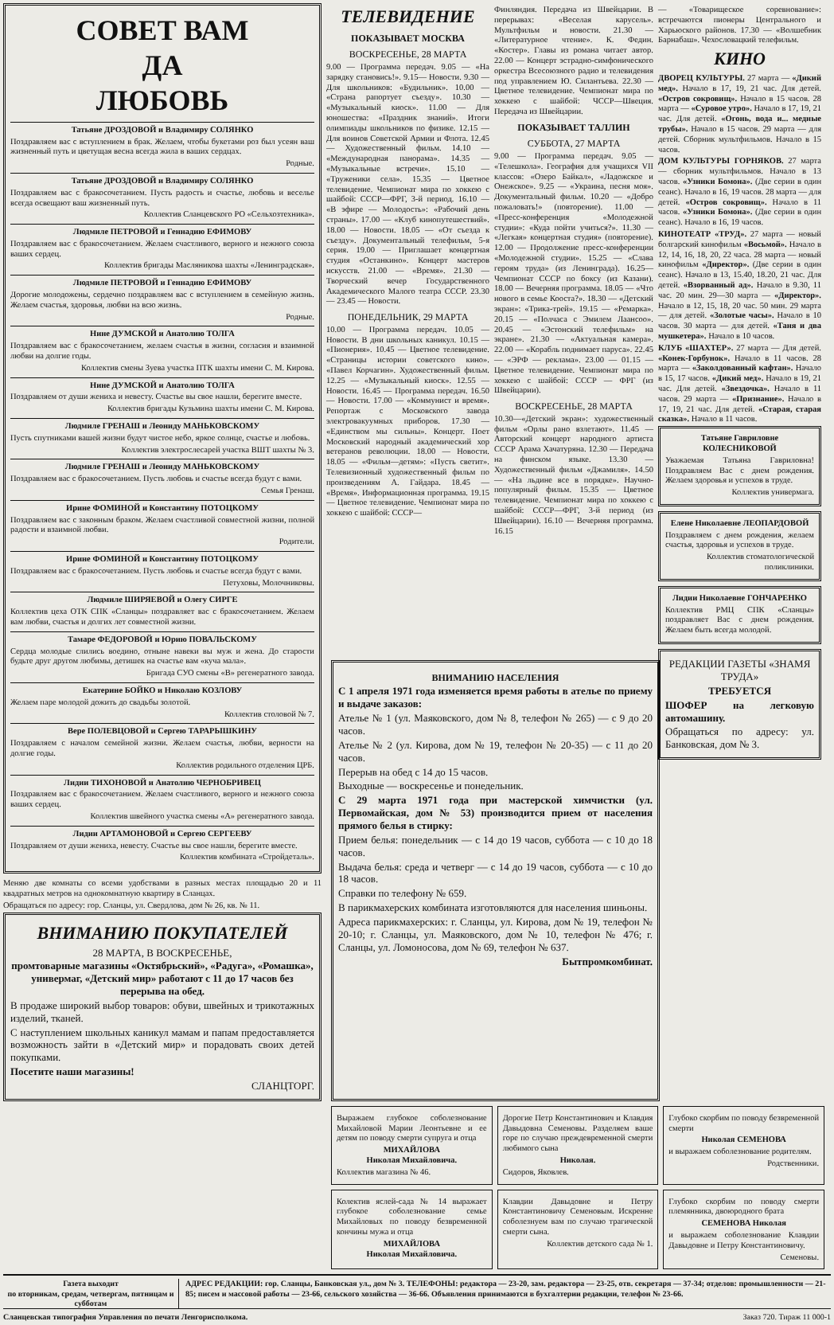СОВЕТ ВАМ
ДА
ЛЮБОВЬ
Татьяне ДРОЗДОВОЙ и Владимиру СОЛЯНКО
Поздравляем вас с вступлением в брак. Желаем, чтобы букетами роз был усеян ваш жизненный путь и цветущая весна всегда жила в ваших сердцах.
Родные.
Татьяне ДРОЗДОВОЙ и Владимиру СОЛЯНКО
Поздравляем вас с бракосочетанием. Пусть радость и счастье, любовь и веселье всегда освещают ваш жизненный путь.
Коллектив Сланцевского РО «Сельхозтехника».
Людмиле ПЕТРОВОЙ и Геннадию ЕФИМОВУ
Поздравляем вас с бракосочетанием. Желаем счастливого, верного и нежного союза ваших сердец.
Коллектив бригады Масляникова шахты «Ленинградская».
Людмиле ПЕТРОВОЙ и Геннадию ЕФИМОВУ
Дорогие молодожены, сердечно поздравляем вас с вступлением в семейную жизнь. Желаем счастья, здоровья, любви на всю жизнь.
Родные.
Нине ДУМСКОЙ и Анатолию ТОЛГА
Поздравляем вас с бракосочетанием, желаем счастья в жизни, согласия и взаимной любви на долгие годы.
Коллектив смены Зуева участка ПТК шахты имени С. М. Кирова.
Нине ДУМСКОЙ и Анатолию ТОЛГА
Поздравляем от души жениха и невесту. Счастье вы свое нашли, берегите вместе.
Коллектив бригады Кузьмина шахты имени С. М. Кирова.
Людмиле ГРЕНАШ и Леониду МАНЬКОВСКОМУ
Пусть спутниками вашей жизни будут чистое небо, яркое солнце, счастье и любовь.
Коллектив электрослесарей участка ВШТ шахты № 3.
Людмиле ГРЕНАШ и Леониду МАНЬКОВСКОМУ
Поздравляем вас с бракосочетанием. Пусть любовь и счастье всегда будут с вами.
Семья Гренаш.
Ирине ФОМИНОЙ и Константину ПОТОЦКОМУ
Поздравляем вас с законным браком. Желаем счастливой совместной жизни, полной радости и взаимной любви.
Родители.
Ирине ФОМИНОЙ и Константину ПОТОЦКОМУ
Поздравляем вас с бракосочетанием. Пусть любовь и счастье всегда будут с вами.
Петуховы, Молочниковы.
Людмиле ШИРЯЕВОЙ и Олегу СИРГЕ
Коллектив цеха ОТК СПК «Сланцы» поздравляет вас с бракосочетанием. Желаем вам любви, счастья и долгих лет совместной жизни.
Тамаре ФЕДОРОВОЙ и Юрию ПОВАЛЬСКОМУ
Сердца молодые слились воедино, отныне навеки вы муж и жена. До старости будьте друг другом любимы, детишек на счастье вам «куча мала».
Бригада СУО смены «В» регенератного завода.
Екатерине БОЙКО и Николаю КОЗЛОВУ
Желаем паре молодой дожить до свадьбы золотой.
Коллектив столовой № 7.
Вере ПОЛЕВЦОВОЙ и Сергею ТАРАРЫШКИНУ
Поздравляем с началом семейной жизни. Желаем счастья, любви, верности на долгие годы.
Коллектив родильного отделения ЦРБ.
Лидии ТИХОНОВОЙ и Анатолию ЧЕРНОБРИВЕЦ
Поздравляем вас с бракосочетанием. Желаем счастливого, верного и нежного союза ваших сердец.
Коллектив швейного участка смены «А» регенератного завода.
Лидии АРТАМОНОВОЙ и Сергею СЕРГЕЕВУ
Поздравляем от души жениха, невесту. Счастье вы свое нашли, берегите вместе.
Коллектив комбината «Стройдеталь».
Меняю две комнаты со всеми удобствами в разных местах площадью 20 и 11 квадратных метров на однокомнатную квартиру в Сланцах.
Обращаться по адресу: гор. Сланцы, ул. Свердлова, дом № 26, кв. № 11.
ВНИМАНИЮ ПОКУПАТЕЛЕЙ
28 МАРТА, В ВОСКРЕСЕНЬЕ,
промтоварные магазины «Октябрьский», «Радуга», «Ромашка», универмаг, «Детский мир» работают с 11 до 17 часов без перерыва на обед.
В продаже широкий выбор товаров: обуви, швейных и трикотажных изделий, тканей.
С наступлением школьных каникул мамам и папам предоставляется возможность зайти в «Детский мир» и порадовать своих детей покупками.
Посетите наши магазины!
СЛАНЦТОРГ.
ТЕЛЕВИДЕНИЕ
ПОКАЗЫВАЕТ МОСКВА
ВОСКРЕСЕНЬЕ, 28 МАРТА
9.00 — Программа передач. 9.05 — «На зарядку становись!». 9.15— Новости. 9.30 — Для школьников: «Будильник». 10.00 — «Страна рапортует съезду». 10.30 — «Музыкальный киоск». 11.00 — Для юношества: «Праздник знаний». Итоги олимпиады школьников по физике. 12.15 — Для воинов Советской Армии и Флота. 12.45 — Художественный фильм. 14.10 — «Международная панорама». 14.35 — «Музыкальные встречи». 15.10 — «Труженики села». 15.35 — Цветное телевидение. Чемпионат мира по хоккею с шайбой: СССР—ФРГ, 3-й период. 16.10 — «В эфире — Молодость»: «Рабочий день страны». 17.00 — «Клуб кинопутешествий». 18.00 — Новости. 18.05 — «От съезда к съезду». Документальный телефильм, 5-я серия. 19.00 — Приглашает концертная студия «Останкино». Концерт мастеров искусств. 21.00 — «Время». 21.30 — Творческий вечер Государственного Академического Малого театра СССР. 23.30 — 23.45 — Новости.
ПОНЕДЕЛЬНИК, 29 МАРТА
10.00 — Программа передач. 10.05 — Новости. В дни школьных каникул. 10.15 — «Пионерия». 10.45 — Цветное телевидение. «Страницы истории советского кино». «Павел Корчагин». Художественный фильм. 12.25 — «Музыкальный киоск». 12.55 — Новости. 16.45 — Программа передач. 16.50 — Новости. 17.00 — «Коммунист и время». Репортаж с Московского завода электровакуумных приборов. 17.30 — «Единством мы сильны». Концерт. Поет Московский народный академический хор ветеранов революции. 18.00 — Новости. 18.05 — «Фильм—детям»: «Пусть светит». Телевизионный художественный фильм по произведениям А. Гайдара. 18.45 — «Время». Информационная программа. 19.15 — Цветное телевидение. Чемпионат мира по хоккею с шайбой: СССР—
Финляндия. Передача из Швейцарии. В перерывах: «Веселая карусель». Мультфильм и новости. 21.30 — «Литературное чтение». К. Федин. «Костер». Главы из романа читает автор. 22.00 — Концерт эстрадно-симфонического оркестра Всесоюзного радио и телевидения под управлением Ю. Силантьева. 22.30 — Цветное телевидение. Чемпионат мира по хоккею с шайбой: ЧССР—Швеция. Передача из Швейцарии.
ПОКАЗЫВАЕТ ТАЛЛИН
СУББОТА, 27 МАРТА
9.00 — Программа передач. 9.05 — «Телешкола». География для учащихся VII классов: «Озеро Байкал», «Ладожское и Онежское». 9.25 — «Украина, песня моя». Документальный фильм. 10.20 — «Добро пожаловать!» (повторение). 11.00 — «Пресс-конференция «Молодежной студии»: «Куда пойти учиться?». 11.30 — «Легкая» концертная студия» (повторение). 12.00 — Продолжение пресс-конференции «Молодежной студии». 15.25 — «Слава героям труда» (из Ленинграда). 16.25— Чемпионат СССР по боксу (из Казани). 18.00 — Вечерняя программа. 18.05 — «Что нового в семье Кооста?». 18.30 — «Детский экран»: «Трика-трей». 19.15 — «Ремарка». 20.15 — «Полчаса с Эмилем Лаансоо». 20.45 — «Эстонский телефильм» на экране». 21.30 — «Актуальная камера». 22.00 — «Корабль поднимает паруса». 22.45 — «ЭРФ — реклама». 23.00 — 01.15 —Цветное телевидение. Чемпионат мира по хоккею с шайбой: СССР — ФРГ (из Швейцарии).
ВОСКРЕСЕНЬЕ, 28 МАРТА
10.30—«Детский экран»: художественный фильм «Орлы рано взлетают». 11.45 — Авторский концерт народного артиста СССР Арама Хачатуряна. 12.30 — Передача на финском языке. 13.30 — Художественный фильм «Джамиля». 14.50— «На льдине все в порядке». Научно-популярный фильм. 15.35 — Цветное телевидение. Чемпионат мира по хоккею с шайбой: СССР—ФРГ, 3-й период (из Швейцарии). 16.10 — Вечерняя программа. 16.15
— «Товарищеское соревнование»: встречаются пионеры Центрального и Харьюского районов. 17.30 — «Волшебник Барнабаш». Чехословацкий телефильм.
КИНО
ДВОРЕЦ КУЛЬТУРЫ. 27 марта — «Дикий мед». Начало в 17, 19, 21 час. Для детей. «Остров сокровищ». Начало в 15 часов. 28 марта — «Суровое утро». Начало в 17, 19, 21 час. Для детей. «Огонь, вода и... медные трубы». Начало в 15 часов. 29 марта — для детей. Сборник мультфильмов. Начало в 15 часов.
ДОМ КУЛЬТУРЫ ГОРНЯКОВ. 27 марта — сборник мультфильмов. Начало в 13 часов. «Узники Бомона». (Две серии в один сеанс). Начало в 16, 19 часов. 28 марта — для детей. «Остров сокровищ». Начало в 11 часов. «Узники Бомона». (Две серии в один сеанс). Начало в 16, 19 часов.
КИНОТЕАТР «ТРУД». 27 марта — новый болгарский кинофильм «Восьмой». Начало в 12, 14, 16, 18, 20, 22 часа. 28 марта — новый кинофильм «Директор». (Две серии в один сеанс). Начало в 13, 15.40, 18.20, 21 час. Для детей. «Взорванный ад». Начало в 9.30, 11 час. 20 мин. 29—30 марта — «Директор». Начало в 12, 15, 18, 20 час. 50 мин. 29 марта — для детей. «Золотые часы». Начало в 10 часов. 30 марта — для детей. «Таня и два мушкетера». Начало в 10 часов.
КЛУБ «ШАХТЕР». 27 марта — Для детей. «Конек-Горбунок». Начало в 11 часов. 28 марта — «Заколдованный кафтан». Начало в 15, 17 часов. «Дикий мед». Начало в 19, 21 час. Для детей. «Звездочка». Начало в 11 часов. 29 марта — «Признание». Начало в 17, 19, 21 час. Для детей. «Старая, старая сказка». Начало в 11 часов.
Татьяне Гавриловне КОЛЕСНИКОВОЙ
Уважаемая Татьяна Гавриловна! Поздравляем Вас с днем рождения. Желаем здоровья и успехов в труде.
Коллектив универмага.
Елене Николаевне ЛЕОПАРДОВОЙ
Поздравляем с днем рождения, желаем счастья, здоровья и успехов в труде.
Коллектив стоматологической поликлиники.
Лидии Николаевне ГОНЧАРЕНКО
Коллектив РМЦ СПК «Сланцы» поздравляет Вас с днем рождения. Желаем быть всегда молодой.
РЕДАКЦИИ ГАЗЕТЫ «ЗНАМЯ ТРУДА»
ТРЕБУЕТСЯ
ШОФЕР на легковую автомашину.
Обращаться по адресу: ул. Банковская, дом № 3.
ВНИМАНИЮ НАСЕЛЕНИЯ
С 1 апреля 1971 года изменяется время работы в ателье по приему и выдаче заказов:
Ателье № 1 (ул. Маяковского, дом № 8, телефон № 265) — с 9 до 20 часов.
Ателье № 2 (ул. Кирова, дом № 19, телефон № 20-35) — с 11 до 20 часов.
Перерыв на обед с 14 до 15 часов.
Выходные — воскресенье и понедельник.
С 29 марта 1971 года при мастерской химчистки (ул. Первомайская, дом № 53) производится прием от населения прямого белья в стирку:
Прием белья: понедельник — с 14 до 19 часов, суббота — с 10 до 18 часов.
Выдача белья: среда и четверг — с 14 до 19 часов, суббота — с 10 до 18 часов.
Справки по телефону № 659.
В парикмахерских комбината изготовляются для населения шиньоны.
Адреса парикмахерских: г. Сланцы, ул. Кирова, дом № 19, телефон № 20-10; г. Сланцы, ул. Маяковского, дом № 10, телефон № 476; г. Сланцы, ул. Ломоносова, дом № 69, телефон № 637.
Бытпромкомбинат.
Выражаем глубокое соболезнование Михайловой Марии Леонтьевне и ее детям по поводу смерти супруга и отца
МИХАЙЛОВА
Николая Михайловича.
Коллектив магазина № 46.
Дорогие Петр Константинович и Клавдия Давыдовна Семеновы. Разделяем ваше горе по случаю преждевременной смерти любимого сына
Николая.
Сидоров, Яковлев.
Глубоко скорбим по поводу безвременной смерти
Николая СЕМЕНОВА
и выражаем соболезнование родителям.
Родственники.
Колектив яслей-сада № 14 выражает глубокое соболезнование семье Михайловых по поводу безвременной кончины мужа и отца
МИХАЙЛОВА
Николая Михайловича.
Клавдии Давыдовне и Петру Константиновичу Семеновым. Искренне соболезнуем вам по случаю трагической смерти сына.
Коллектив детского сада № 1.
Глубоко скорбим по поводу смерти племянника, двоюродного брата
СЕМЕНОВА Николая
и выражаем соболезнование Клавдии Давыдовне и Петру Константиновичу.
Семеновы.
Газета выходит
по вторникам, средам, четвергам, пятницам и субботам
АДРЕС РЕДАКЦИИ: гор. Сланцы, Банковская ул., дом № 3. ТЕЛЕФОНЫ: редактора — 23-20, зам. редактора — 23-25, отв. секретаря — 37-34; отделов: промышленности — 21-85; писем и массовой работы — 23-66, сельского хозяйства — 36-66. Объявления принимаются в бухгалтерии редакции, телефон № 23-66.
Сланцевская типография Управления по печати Ленгорисполкома. Заказ 720. Тираж 11 000-1